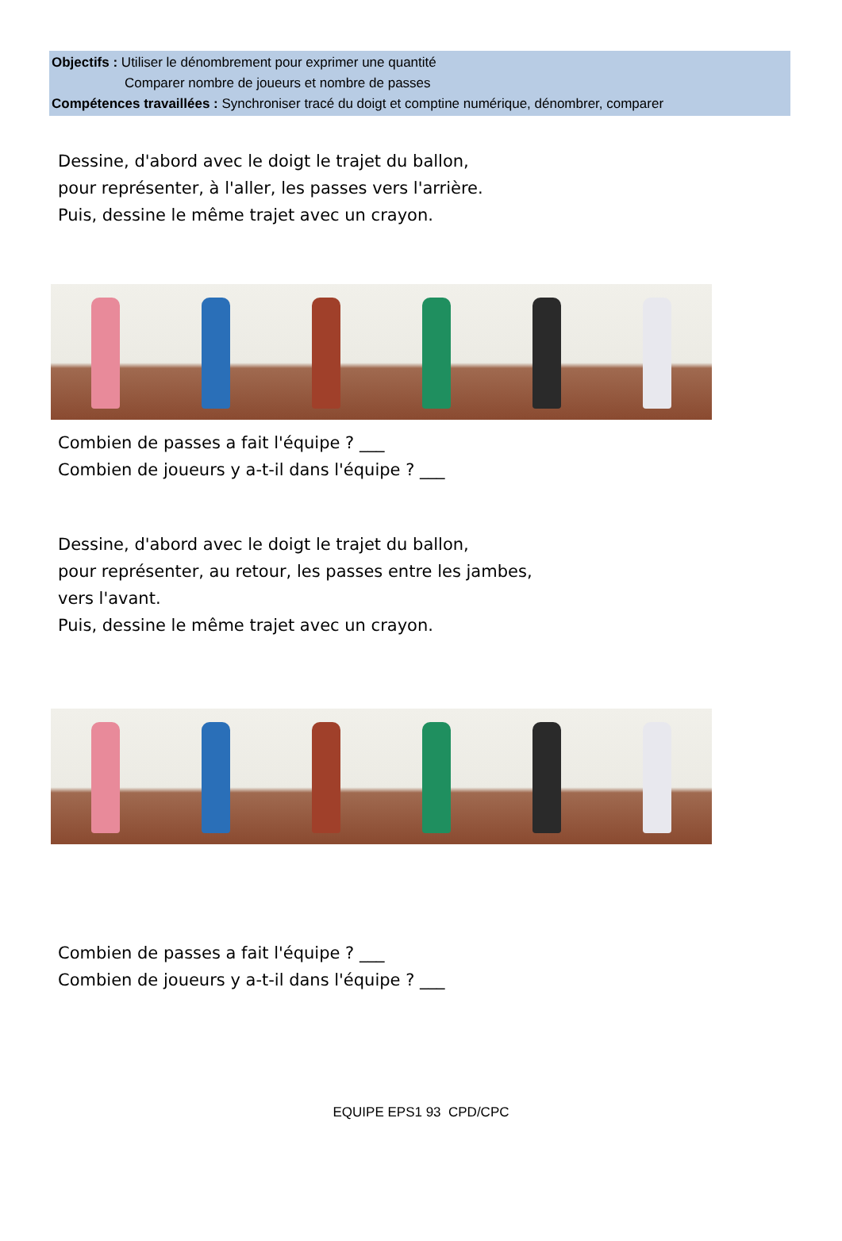Objectifs : Utiliser le dénombrement pour exprimer une quantité
Comparer nombre de joueurs et nombre de passes
Compétences travaillées : Synchroniser tracé du doigt et comptine numérique, dénombrer, comparer
Dessine, d'abord avec le doigt le trajet du ballon,
pour représenter, à l'aller, les passes vers l'arrière.
Puis, dessine le même trajet avec un crayon.
Combien de passes a fait l'équipe ? ___
Combien de joueurs y a-t-il dans l'équipe ? ___
Dessine, d'abord avec le doigt le trajet du ballon,
pour représenter, au retour, les passes entre les jambes,
vers l'avant.
Puis, dessine le même trajet avec un crayon.
Combien de passes a fait l'équipe ? ___
Combien de joueurs y a-t-il dans l'équipe ? ___
EQUIPE EPS1 93 CPD/CPC